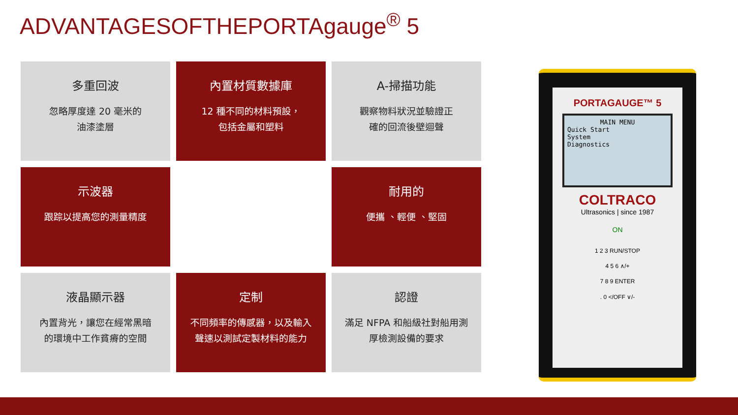ADVANTAGESOFTHEPORTAgauge<sup>®</sup> 5
多重回波
忽略厚度達 20 毫米的
油漆塗層
內置材質數據庫
12 種不同的材料預設，
包括金屬和塑料
A-掃描功能
觀察物料狀況並驗證正
確的回流後壁迴聲
示波器
跟踪以提高您的測量精度
耐用的
便攜 、輕便 、堅固
液晶顯示器
內置背光，讓您在經常黑暗
的環境中工作貧瘠的空間
定制
不同頻率的傳感器，以及輸入
聲速以測試定製材料的能力
認證
滿足 NFPA 和船級社對船用測
厚檢測設備的要求
PORTAGAUGE™ 5
MAIN MENU
Quick Start
System
Diagnostics
COLTRACO
Ultrasonics | since 1987
ON
1 2 3 RUN/STOP
4 5 6 ∧/+
7 8 9 ENTER
. 0 </OFF ∨/-